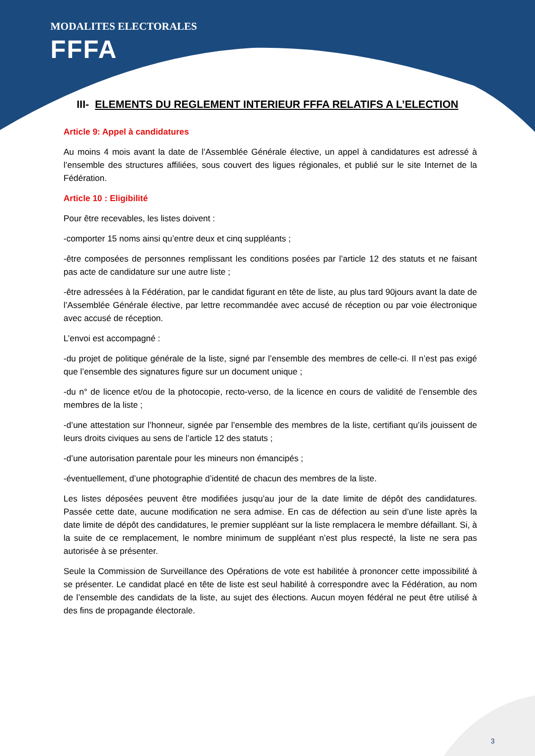MODALITES ELECTORALES
FFFA
III- ELEMENTS DU REGLEMENT INTERIEUR FFFA RELATIFS A L’ELECTION
Article 9: Appel à candidatures
Au moins 4 mois avant la date de l’Assemblée Générale élective, un appel à candidatures est adressé à l’ensemble des structures affiliées, sous couvert des ligues régionales, et publié sur le site Internet de la Fédération.
Article 10 : Eligibilité
Pour être recevables, les listes doivent :
-comporter 15 noms ainsi qu’entre deux et cinq suppléants ;
-être composées de personnes remplissant les conditions posées par l’article 12 des statuts et ne faisant pas acte de candidature sur une autre liste ;
-être adressées à la Fédération, par le candidat figurant en tête de liste, au plus tard 90jours avant la date de l’Assemblée Générale élective, par lettre recommandée avec accusé de réception ou par voie électronique avec accusé de réception.
L’envoi est accompagné :
-du projet de politique générale de la liste, signé par l’ensemble des membres de celle-ci. Il n’est pas exigé que l’ensemble des signatures figure sur un document unique ;
-du n° de licence et/ou de la photocopie, recto-verso, de la licence en cours de validité de l’ensemble des membres de la liste ;
-d’une attestation sur l’honneur, signée par l’ensemble des membres de la liste, certifiant qu’ils jouissent de leurs droits civiques au sens de l’article 12 des statuts ;
-d’une autorisation parentale pour les mineurs non émancipés ;
-éventuellement, d’une photographie d’identité de chacun des membres de la liste.
Les listes déposées peuvent être modifiées jusqu’au jour de la date limite de dépôt des candidatures. Passée cette date, aucune modification ne sera admise. En cas de défection au sein d’une liste après la date limite de dépôt des candidatures, le premier suppléant sur la liste remplacera le membre défaillant. Si, à la suite de ce remplacement, le nombre minimum de suppléant n’est plus respecté, la liste ne sera pas autorisée à se présenter.
Seule la Commission de Surveillance des Opérations de vote est habilitée à prononcer cette impossibilité à se présenter. Le candidat placé en tête de liste est seul habilité à correspondre avec la Fédération, au nom de l’ensemble des candidats de la liste, au sujet des élections. Aucun moyen fédéral ne peut être utilisé à des fins de propagande électorale.
3